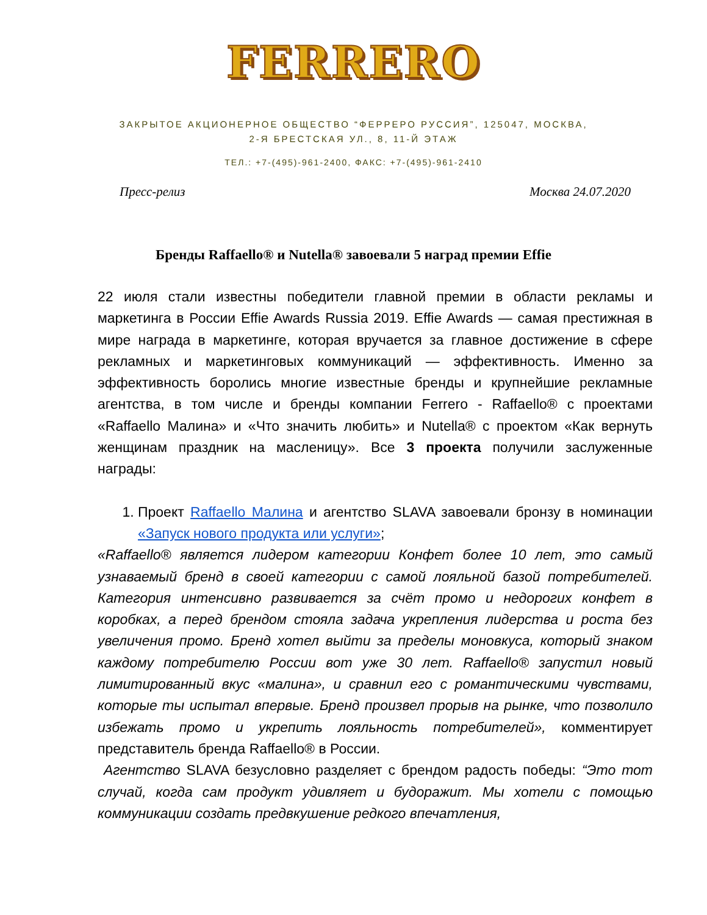FERRERO
ЗАКРЫТОЕ АКЦИОНЕРНОЕ ОБЩЕСТВО “ФЕРРЕРО РУССИЯ”, 125047, МОСКВА,
2-Я БРЕСТСКАЯ УЛ., 8, 11-Й ЭТАЖ
ТЕЛ.: +7-(495)-961-2400, ФАКС: +7-(495)-961-2410
Пресс-релиз Москва 24.07.2020
Бренды Raffaello® и Nutella® завоевали 5 наград премии Effie
22 июля стали известны победители главной премии в области рекламы и маркетинга в России Effie Awards Russia 2019. Effie Awards — самая престижная в мире награда в маркетинге, которая вручается за главное достижение в сфере рекламных и маркетинговых коммуникаций — эффективность. Именно за эффективность боролись многие известные бренды и крупнейшие рекламные агентства, в том числе и бренды компании Ferrero - Raffaello® с проектами «Raffaello Малина» и «Что значить любить» и Nutella® с проектом «Как вернуть женщинам праздник на масленицу». Все 3 проекта получили заслуженные награды:
1. Проект Raffaello Малина и агентство SLAVA завоевали бронзу в номинации «Запуск нового продукта или услуги»;
«Raffaello® является лидером категории Конфет более 10 лет, это самый узнаваемый бренд в своей категории с самой лояльной базой потребителей. Категория интенсивно развивается за счёт промо и недорогих конфет в коробках, а перед брендом стояла задача укрепления лидерства и роста без увеличения промо. Бренд хотел выйти за пределы моновкуса, который знаком каждому потребителю России вот уже 30 лет. Raffaello® запустил новый лимитированный вкус «малина», и сравнил его с романтическими чувствами, которые ты испытал впервые. Бренд произвел прорыв на рынке, что позволило избежать промо и укрепить лояльность потребителей», комментирует представитель бренда Raffaello® в России.
Агентство SLAVA безусловно разделяет с брендом радость победы: “Это тот случай, когда сам продукт удивляет и будоражит. Мы хотели с помощью коммуникации создать предвкушение редкого впечатления,